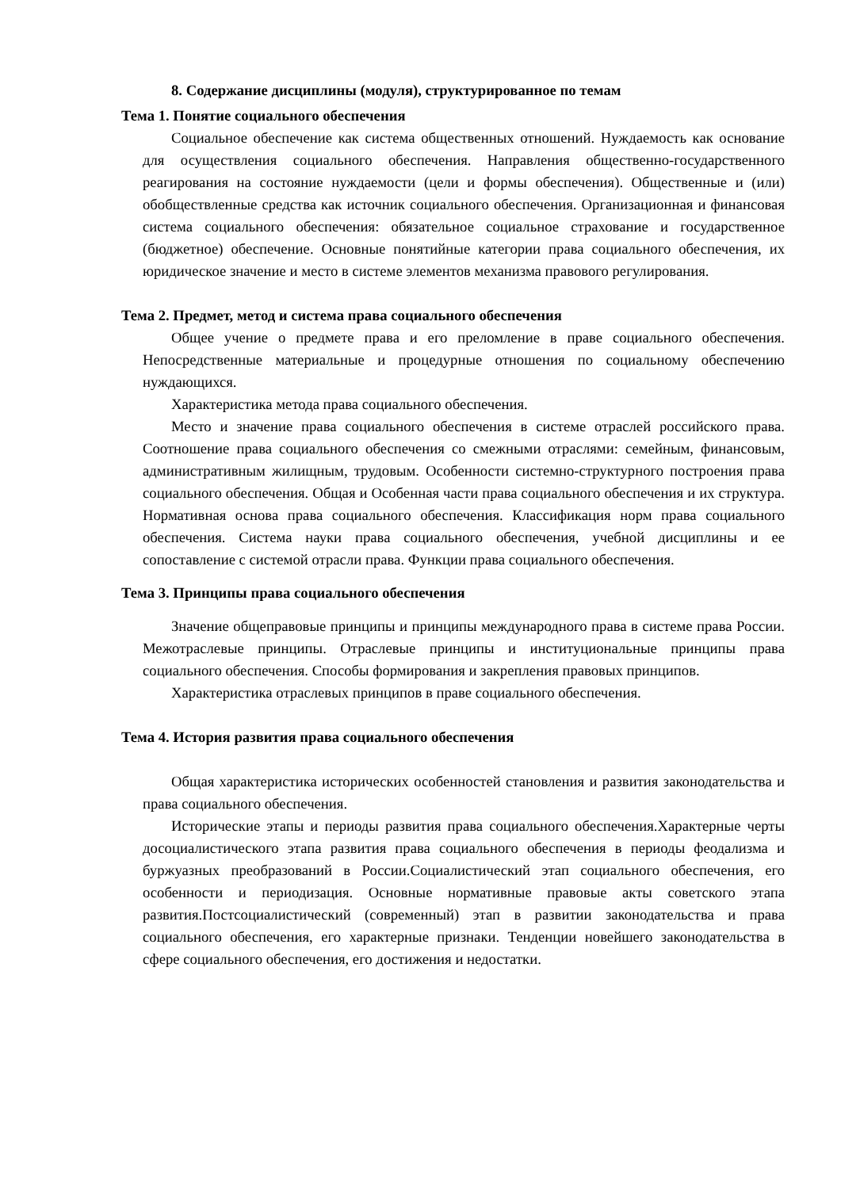8. Содержание дисциплины (модуля), структурированное по темам
Тема 1. Понятие социального обеспечения
Социальное обеспечение как система общественных отношений. Нуждаемость как основание для осуществления социального обеспечения. Направления общественно-государственного реагирования на состояние нуждаемости (цели и формы обеспечения). Общественные и (или) обобществленные средства как источник социального обеспечения. Организационная и финансовая система социального обеспечения: обязательное социальное страхование и государственное (бюджетное) обеспечение. Основные понятийные категории права социального обеспечения, их юридическое значение и место в системе элементов механизма правового регулирования.
Тема 2. Предмет, метод и система права социального обеспечения
Общее учение о предмете права и его преломление в праве социального обеспечения. Непосредственные материальные и процедурные отношения по социальному обеспечению нуждающихся.
Характеристика метода права социального обеспечения.
Место и значение права социального обеспечения в системе отраслей российского права. Соотношение права социального обеспечения со смежными отраслями: семейным, финансовым, административным жилищным, трудовым. Особенности системно-структурного построения права социального обеспечения. Общая и Особенная части права социального обеспечения и их структура. Нормативная основа права социального обеспечения. Классификация норм права социального обеспечения. Система науки права социального обеспечения, учебной дисциплины и ее сопоставление с системой отрасли права. Функции права социального обеспечения.
Тема 3. Принципы права социального обеспечения
Значение общеправовые принципы и принципы международного права в системе права России. Межотраслевые принципы. Отраслевые принципы и институциональные принципы права социального обеспечения. Способы формирования и закрепления правовых принципов.
Характеристика отраслевых принципов в праве социального обеспечения.
Тема 4. История развития права социального обеспечения
Общая характеристика исторических особенностей становления и развития законодательства и права социального обеспечения.
Исторические этапы и периоды развития права социального обеспечения.Характерные черты досоциалистического этапа развития права социального обеспечения в периоды феодализма и буржуазных преобразований в России.Социалистический этап социального обеспечения, его особенности и периодизация. Основные нормативные правовые акты советского этапа развития.Постсоциалистический (современный) этап в развитии законодательства и права социального обеспечения, его характерные признаки. Тенденции новейшего законодательства в сфере социального обеспечения, его достижения и недостатки.